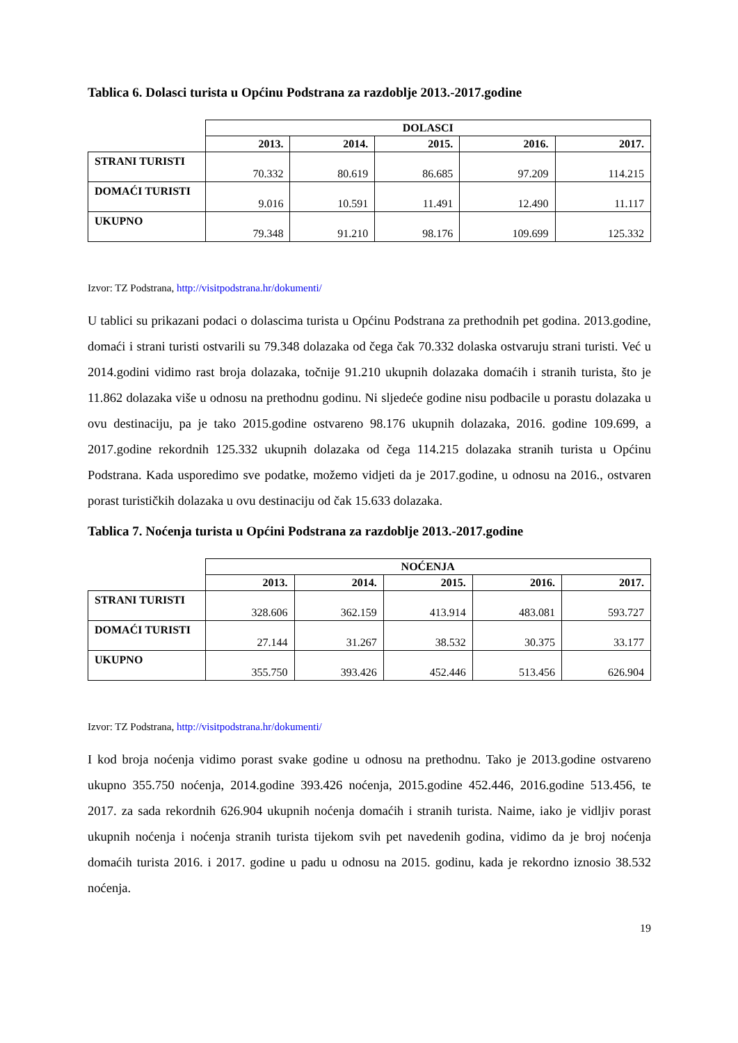Tablica 6. Dolasci turista u Općinu Podstrana za razdoblje 2013.-2017.godine
| | DOLASCI | | | | |
| --- | --- | --- | --- | --- | --- |
| | 2013. | 2014. | 2015. | 2016. | 2017. |
| STRANI TURISTI | 70.332 | 80.619 | 86.685 | 97.209 | 114.215 |
| DOMAĆI TURISTI | 9.016 | 10.591 | 11.491 | 12.490 | 11.117 |
| UKUPNO | 79.348 | 91.210 | 98.176 | 109.699 | 125.332 |
Izvor: TZ Podstrana, http://visitpodstrana.hr/dokumenti/
U tablici su prikazani podaci o dolascima turista u Općinu Podstrana za prethodnih pet godina. 2013.godine, domaći i strani turisti ostvarili su 79.348 dolazaka od čega čak 70.332 dolaska ostvaruju strani turisti. Već u 2014.godini vidimo rast broja dolazaka, točnije 91.210 ukupnih dolazaka domaćih i stranih turista, što je 11.862 dolazaka više u odnosu na prethodnu godinu. Ni sljedeće godine nisu podbacile u porastu dolazaka u ovu destinaciju, pa je tako 2015.godine ostvareno 98.176 ukupnih dolazaka, 2016. godine 109.699, a 2017.godine rekordnih 125.332 ukupnih dolazaka od čega 114.215 dolazaka stranih turista u Općinu Podstrana. Kada usporedimo sve podatke, možemo vidjeti da je 2017.godine, u odnosu na 2016., ostvaren porast turističkih dolazaka u ovu destinaciju od čak 15.633 dolazaka.
Tablica 7. Noćenja turista u Općini Podstrana za razdoblje 2013.-2017.godine
| | NOĆENJA | | | | |
| --- | --- | --- | --- | --- | --- |
| | 2013. | 2014. | 2015. | 2016. | 2017. |
| STRANI TURISTI | 328.606 | 362.159 | 413.914 | 483.081 | 593.727 |
| DOMAĆI TURISTI | 27.144 | 31.267 | 38.532 | 30.375 | 33.177 |
| UKUPNO | 355.750 | 393.426 | 452.446 | 513.456 | 626.904 |
Izvor: TZ Podstrana, http://visitpodstrana.hr/dokumenti/
I kod broja noćenja vidimo porast svake godine u odnosu na prethodnu. Tako je 2013.godine ostvareno ukupno 355.750 noćenja, 2014.godine 393.426 noćenja, 2015.godine 452.446, 2016.godine 513.456, te 2017. za sada rekordnih 626.904 ukupnih noćenja domaćih i stranih turista. Naime, iako je vidljiv porast ukupnih noćenja i noćenja stranih turista tijekom svih pet navedenih godina, vidimo da je broj noćenja domaćih turista 2016. i 2017. godine u padu u odnosu na 2015. godinu, kada je rekordno iznosio 38.532 noćenja.
19